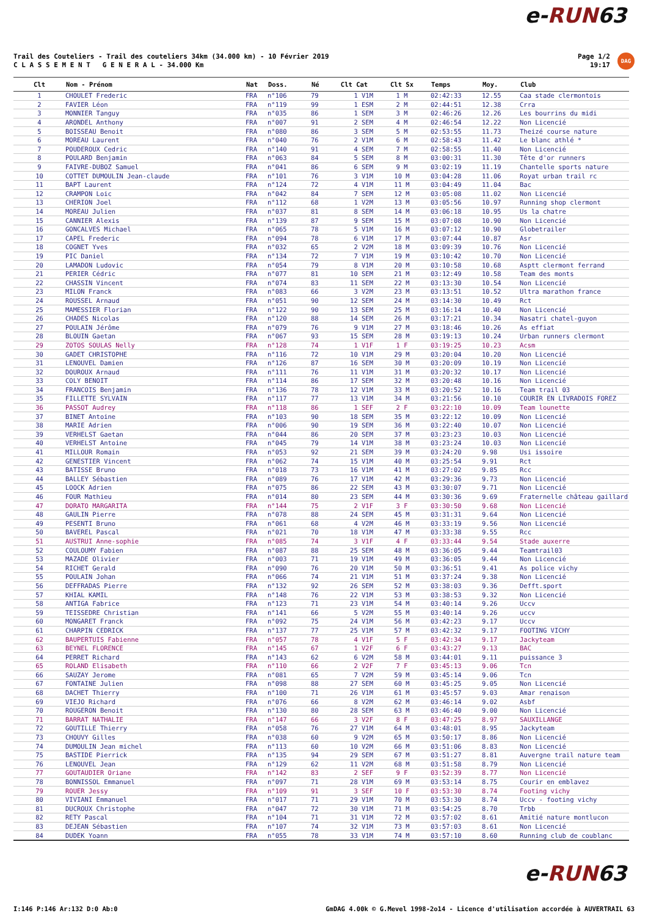e-RUN63
Trail des Couteliers - Trail des couteliers 34km (34.000 km) - 10 Février 2019
C L A S S E M E N T G E N E R A L - 34.000 Km
Page 1/2
19:17
DAG
| Clt | Nom - Prénom | Nat | Doss. | Né | Clt Cat | Clt Sx | Temps | Moy. | Club |
| --- | --- | --- | --- | --- | --- | --- | --- | --- | --- |
| 1 | CHOULET Frederic | FRA | n°106 | 79 | 1 V1M | 1 M | 02:42:33 | 12.55 | Caa stade clermontois |
| 2 | FAVIER Léon | FRA | n°119 | 99 | 1 ESM | 2 M | 02:44:51 | 12.38 | Crra |
| 3 | MONNIER Tanguy | FRA | n°035 | 86 | 1 SEM | 3 M | 02:46:26 | 12.26 | Les bourrins du midi |
| 4 | ARONDEL Anthony | FRA | n°007 | 91 | 2 SEM | 4 M | 02:46:54 | 12.22 | Non Licencié |
| 5 | BOISSEAU Benoit | FRA | n°080 | 86 | 3 SEM | 5 M | 02:53:55 | 11.73 | Theizé course nature |
| 6 | MOREAU Laurent | FRA | n°040 | 76 | 2 V1M | 6 M | 02:58:43 | 11.42 | Le blanc athlé * |
| 7 | POUDEROUX Cedric | FRA | n°140 | 91 | 4 SEM | 7 M | 02:58:55 | 11.40 | Non Licencié |
| 8 | POULARD Benjamin | FRA | n°063 | 84 | 5 SEM | 8 M | 03:00:31 | 11.30 | Tête d'or runners |
| 9 | FAIVRE-DUBOZ Samuel | FRA | n°041 | 86 | 6 SEM | 9 M | 03:02:19 | 11.19 | Chantelle sports nature |
| 10 | COTTET DUMOULIN Jean-claude | FRA | n°101 | 76 | 3 V1M | 10 M | 03:04:28 | 11.06 | Royat urban trail rc |
| 11 | BAPT Laurent | FRA | n°124 | 72 | 4 V1M | 11 M | 03:04:49 | 11.04 | Bac |
| 12 | CRAMPON Loic | FRA | n°042 | 84 | 7 SEM | 12 M | 03:05:08 | 11.02 | Non Licencié |
| 13 | CHERION Joel | FRA | n°112 | 68 | 1 V2M | 13 M | 03:05:56 | 10.97 | Running shop clermont |
| 14 | MOREAU Julien | FRA | n°037 | 81 | 8 SEM | 14 M | 03:06:18 | 10.95 | Us la chatre |
| 15 | CANNIER Alexis | FRA | n°139 | 87 | 9 SEM | 15 M | 03:07:08 | 10.90 | Non Licencié |
| 16 | GONCALVES Michael | FRA | n°065 | 78 | 5 V1M | 16 M | 03:07:12 | 10.90 | Globetrailer |
| 17 | CAPEL Frederic | FRA | n°094 | 78 | 6 V1M | 17 M | 03:07:44 | 10.87 | Asr |
| 18 | COGNET Yves | FRA | n°032 | 65 | 2 V2M | 18 M | 03:09:39 | 10.76 | Non Licencié |
| 19 | PIC Daniel | FRA | n°134 | 72 | 7 V1M | 19 M | 03:10:42 | 10.70 | Non Licencié |
| 20 | LAMADON Ludovic | FRA | n°054 | 79 | 8 V1M | 20 M | 03:10:58 | 10.68 | Asptt clermont ferrand |
| 21 | PERIER Cédric | FRA | n°077 | 81 | 10 SEM | 21 M | 03:12:49 | 10.58 | Team des monts |
| 22 | CHASSIN Vincent | FRA | n°074 | 83 | 11 SEM | 22 M | 03:13:30 | 10.54 | Non Licencié |
| 23 | MILON Franck | FRA | n°083 | 66 | 3 V2M | 23 M | 03:13:51 | 10.52 | Ultra marathon france |
| 24 | ROUSSEL Arnaud | FRA | n°051 | 90 | 12 SEM | 24 M | 03:14:30 | 10.49 | Rct |
| 25 | MAMESSIER Florian | FRA | n°122 | 90 | 13 SEM | 25 M | 03:16:14 | 10.40 | Non Licencié |
| 26 | CHADES Nicolas | FRA | n°120 | 88 | 14 SEM | 26 M | 03:17:21 | 10.34 | Nasatri chatel-guyon |
| 27 | POULAIN Jérôme | FRA | n°079 | 76 | 9 V1M | 27 M | 03:18:46 | 10.26 | As effiat |
| 28 | BLOUIN Gaetan | FRA | n°067 | 93 | 15 SEM | 28 M | 03:19:13 | 10.24 | Urban runners clermont |
| 29 | ZOTOS SOULAS Nelly | FRA | n°128 | 74 | 1 V1F | 1 F | 03:19:25 | 10.23 | Acsm |
| 30 | GADET CHRISTOPHE | FRA | n°116 | 72 | 10 V1M | 29 M | 03:20:04 | 10.20 | Non Licencié |
| 31 | LENOUVEL Damien | FRA | n°126 | 87 | 16 SEM | 30 M | 03:20:09 | 10.19 | Non Licencié |
| 32 | DOUROUX Arnaud | FRA | n°111 | 76 | 11 V1M | 31 M | 03:20:32 | 10.17 | Non Licencié |
| 33 | COLY BENOIT | FRA | n°114 | 86 | 17 SEM | 32 M | 03:20:48 | 10.16 | Non Licencié |
| 34 | FRANCOIS Benjamin | FRA | n°136 | 78 | 12 V1M | 33 M | 03:20:52 | 10.16 | Team trail 03 |
| 35 | FILLETTE SYLVAIN | FRA | n°117 | 77 | 13 V1M | 34 M | 03:21:56 | 10.10 | COURIR EN LIVRADOIS FOREZ |
| 36 | PASSOT Audrey | FRA | n°118 | 86 | 1 SEF | 2 F | 03:22:10 | 10.09 | Team lounette |
| 37 | BINET Antoine | FRA | n°103 | 90 | 18 SEM | 35 M | 03:22:12 | 10.09 | Non Licencié |
| 38 | MARIE Adrien | FRA | n°006 | 90 | 19 SEM | 36 M | 03:22:40 | 10.07 | Non Licencié |
| 39 | VERHELST Gaetan | FRA | n°044 | 86 | 20 SEM | 37 M | 03:23:23 | 10.03 | Non Licencié |
| 40 | VERHELST Antoine | FRA | n°045 | 79 | 14 V1M | 38 M | 03:23:24 | 10.03 | Non Licencié |
| 41 | MILLOUR Romain | FRA | n°053 | 92 | 21 SEM | 39 M | 03:24:20 | 9.98 | Usi issoire |
| 42 | GENESTIER Vincent | FRA | n°062 | 74 | 15 V1M | 40 M | 03:25:54 | 9.91 | Rct |
| 43 | BATISSE Bruno | FRA | n°018 | 73 | 16 V1M | 41 M | 03:27:02 | 9.85 | Rcc |
| 44 | BALLEY Sébastien | FRA | n°089 | 76 | 17 V1M | 42 M | 03:29:36 | 9.73 | Non Licencié |
| 45 | LOOCK Adrien | FRA | n°075 | 86 | 22 SEM | 43 M | 03:30:07 | 9.71 | Non Licencié |
| 46 | FOUR Mathieu | FRA | n°014 | 80 | 23 SEM | 44 M | 03:30:36 | 9.69 | Fraternelle château gaillard |
| 47 | DORATO MARGARITA | FRA | n°144 | 75 | 2 V1F | 3 F | 03:30:50 | 9.68 | Non Licencié |
| 48 | GAULIN Pierre | FRA | n°078 | 88 | 24 SEM | 45 M | 03:31:31 | 9.64 | Non Licencié |
| 49 | PESENTI Bruno | FRA | n°061 | 68 | 4 V2M | 46 M | 03:33:19 | 9.56 | Non Licencié |
| 50 | BAVEREL Pascal | FRA | n°021 | 70 | 18 V1M | 47 M | 03:33:38 | 9.55 | Rcc |
| 51 | AUSTRUI Anne-sophie | FRA | n°085 | 74 | 3 V1F | 4 F | 03:33:44 | 9.54 | Stade auxerre |
| 52 | COULOUMY Fabien | FRA | n°087 | 88 | 25 SEM | 48 M | 03:36:05 | 9.44 | Teamtrail03 |
| 53 | MAZADE Olivier | FRA | n°003 | 71 | 19 V1M | 49 M | 03:36:05 | 9.44 | Non Licencié |
| 54 | RICHET Gerald | FRA | n°090 | 76 | 20 V1M | 50 M | 03:36:51 | 9.41 | As police vichy |
| 55 | POULAIN Johan | FRA | n°066 | 74 | 21 V1M | 51 M | 03:37:24 | 9.38 | Non Licencié |
| 56 | DEFFRADAS Pierre | FRA | n°132 | 92 | 26 SEM | 52 M | 03:38:03 | 9.36 | Defft.sport |
| 57 | KHIAL KAMIL | FRA | n°148 | 76 | 22 V1M | 53 M | 03:38:53 | 9.32 | Non Licencié |
| 58 | ANTIGA Fabrice | FRA | n°123 | 71 | 23 V1M | 54 M | 03:40:14 | 9.26 | Uccv |
| 59 | TEISSEDRE Christian | FRA | n°141 | 66 | 5 V2M | 55 M | 03:40:14 | 9.26 | uccv |
| 60 | MONGARET Franck | FRA | n°092 | 75 | 24 V1M | 56 M | 03:42:23 | 9.17 | Uccv |
| 61 | CHARPIN CEDRICK | FRA | n°137 | 77 | 25 V1M | 57 M | 03:42:32 | 9.17 | FOOTING VICHY |
| 62 | BAUPERTUIS Fabienne | FRA | n°057 | 78 | 4 V1F | 5 F | 03:42:34 | 9.17 | Jackyteam |
| 63 | BEYNEL FLORENCE | FRA | n°145 | 67 | 1 V2F | 6 F | 03:43:27 | 9.13 | BAC |
| 64 | PERRET Richard | FRA | n°143 | 62 | 6 V2M | 58 M | 03:44:01 | 9.11 | puissance 3 |
| 65 | ROLAND Elisabeth | FRA | n°110 | 66 | 2 V2F | 7 F | 03:45:13 | 9.06 | Tcn |
| 66 | SAUZAY Jerome | FRA | n°081 | 65 | 7 V2M | 59 M | 03:45:14 | 9.06 | Tcn |
| 67 | FONTAINE Julien | FRA | n°098 | 88 | 27 SEM | 60 M | 03:45:25 | 9.05 | Non Licencié |
| 68 | DACHET Thierry | FRA | n°100 | 71 | 26 V1M | 61 M | 03:45:57 | 9.03 | Amar renaison |
| 69 | VIEJO Richard | FRA | n°076 | 66 | 8 V2M | 62 M | 03:46:14 | 9.02 | Asbf |
| 70 | ROUGERON Benoit | FRA | n°130 | 80 | 28 SEM | 63 M | 03:46:40 | 9.00 | Non Licencié |
| 71 | BARRAT NATHALIE | FRA | n°147 | 66 | 3 V2F | 8 F | 03:47:25 | 8.97 | SAUXILLANGE |
| 72 | GOUTILLE Thierry | FRA | n°058 | 76 | 27 V1M | 64 M | 03:48:01 | 8.95 | Jackyteam |
| 73 | CHOUVY Gilles | FRA | n°038 | 60 | 9 V2M | 65 M | 03:50:17 | 8.86 | Non Licencié |
| 74 | DUMOULIN Jean michel | FRA | n°113 | 60 | 10 V2M | 66 M | 03:51:06 | 8.83 | Non Licencié |
| 75 | BASTIDE Pierrick | FRA | n°135 | 94 | 29 SEM | 67 M | 03:51:27 | 8.81 | Auvergne trail nature team |
| 76 | LENOUVEL Jean | FRA | n°129 | 62 | 11 V2M | 68 M | 03:51:58 | 8.79 | Non Licencié |
| 77 | GOUTAUDIER Oriane | FRA | n°142 | 83 | 2 SEF | 9 F | 03:52:39 | 8.77 | Non Licencié |
| 78 | BONNISSOL Emmanuel | FRA | n°097 | 71 | 28 V1M | 69 M | 03:53:14 | 8.75 | Courir en emblavez |
| 79 | ROUER Jessy | FRA | n°109 | 91 | 3 SEF | 10 F | 03:53:30 | 8.74 | Footing vichy |
| 80 | VIVIANI Emmanuel | FRA | n°017 | 71 | 29 V1M | 70 M | 03:53:30 | 8.74 | Uccv - footing vichy |
| 81 | DUCROUX Christophe | FRA | n°047 | 72 | 30 V1M | 71 M | 03:54:25 | 8.70 | Trbb |
| 82 | RETY Pascal | FRA | n°104 | 71 | 31 V1M | 72 M | 03:57:02 | 8.61 | Amitié nature montlucon |
| 83 | DEJEAN Sébastien | FRA | n°107 | 74 | 32 V1M | 73 M | 03:57:03 | 8.61 | Non Licencié |
| 84 | DUDEK Yoann | FRA | n°055 | 78 | 33 V1M | 74 M | 03:57:10 | 8.60 | Running club de coublanc |
e-RUN63
I:146 P:146 Ar:132 D:0 Ab:0 GmDAG 4.00k © G.Mevel 1998-2o14 - Licence d'utilisation accordée à AUVERTRAIL 63